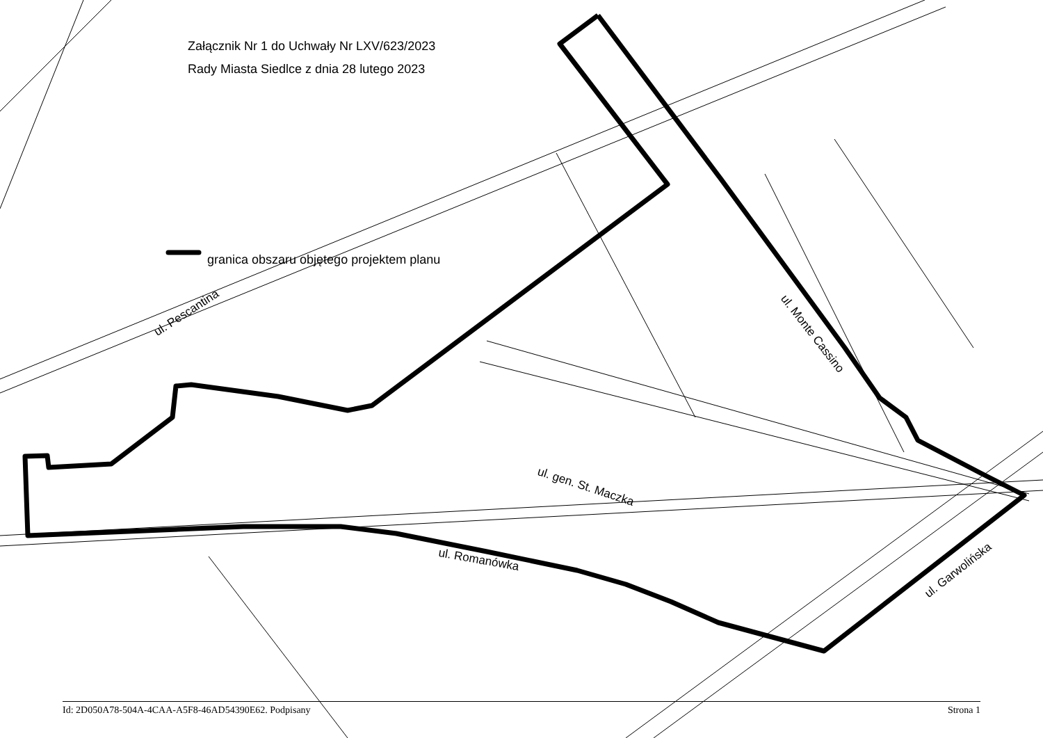Załącznik Nr 1 do Uchwały Nr LXV/623/2023
Rady Miasta Siedlce z dnia 28 lutego 2023
granica obszaru objętego projektem planu
ul. Pescantina
ul. Monte Cassino
ul. gen. St. Maczka
ul. Romanówka
ul. Garwolińska
Id: 2D050A78-504A-4CAA-A5F8-46AD54390E62. Podpisany Strona 1